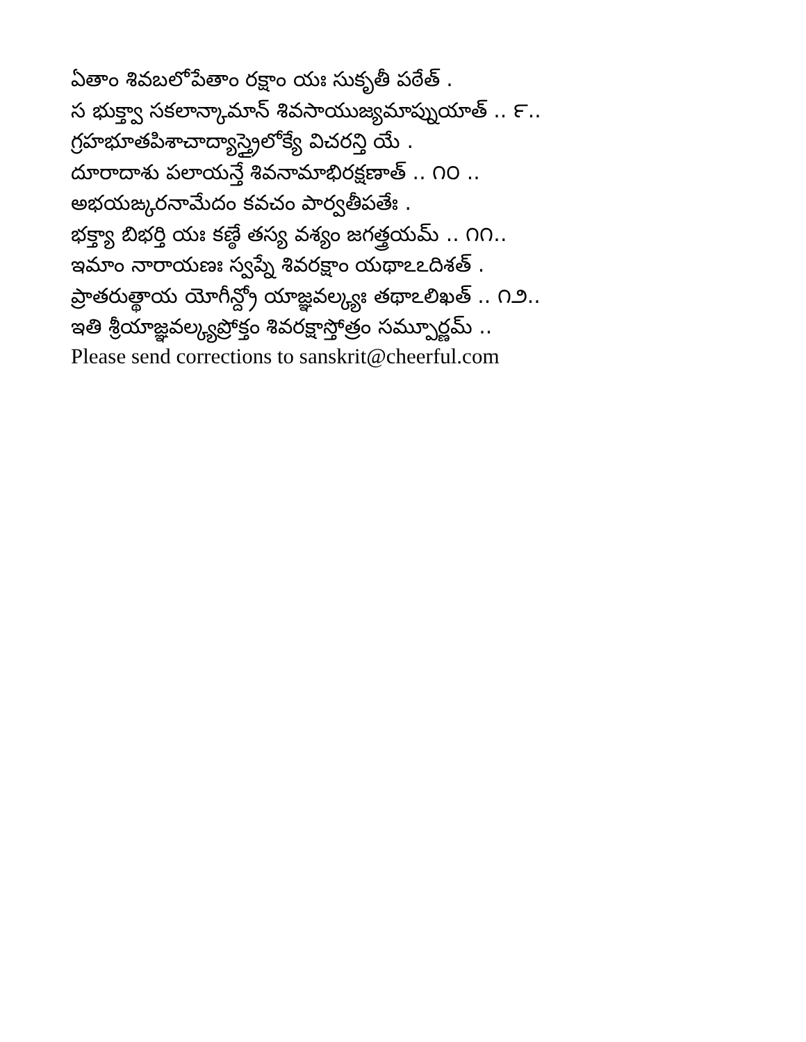ఏతాం శివబలోపేతాం రక్షాం యః సుకృతీ పఠేత్ .
స భుక్త్వా సకలాన్కామాన్ శివసాయుజ్యమాప్నుయాత్ .. ౯..
గ్రహభూతపిశాచాద్యాస్త్రైలోక్యే విచరన్తి యే .
దూరాదాశు పలాయన్తే శివనామాభిరక్షణాత్ .. ౧౦ ..
అభయఙ్కరనామేదం కవచం పార్వతీపతేః .
భక్త్యా బిభర్తి యః కణ్ఠే తస్య వశ్యం జగత్త్రయమ్ .. ౧౧..
ఇమాం నారాయణః స్వప్నే శివరక్షాం యథాఽఽదిశత్ .
ప్రాతరుత్థాయ యోగీన్ద్రో యాజ్ఞవల్క్యః తథాఽలిఖత్ .. ౧౨..
ఇతి శ్రీయాజ్ఞవల్క్యప్రోక్తం శివరక్షాస్తోత్రం సమ్పూర్ణమ్ ..
Please send corrections to sanskrit@cheerful.com